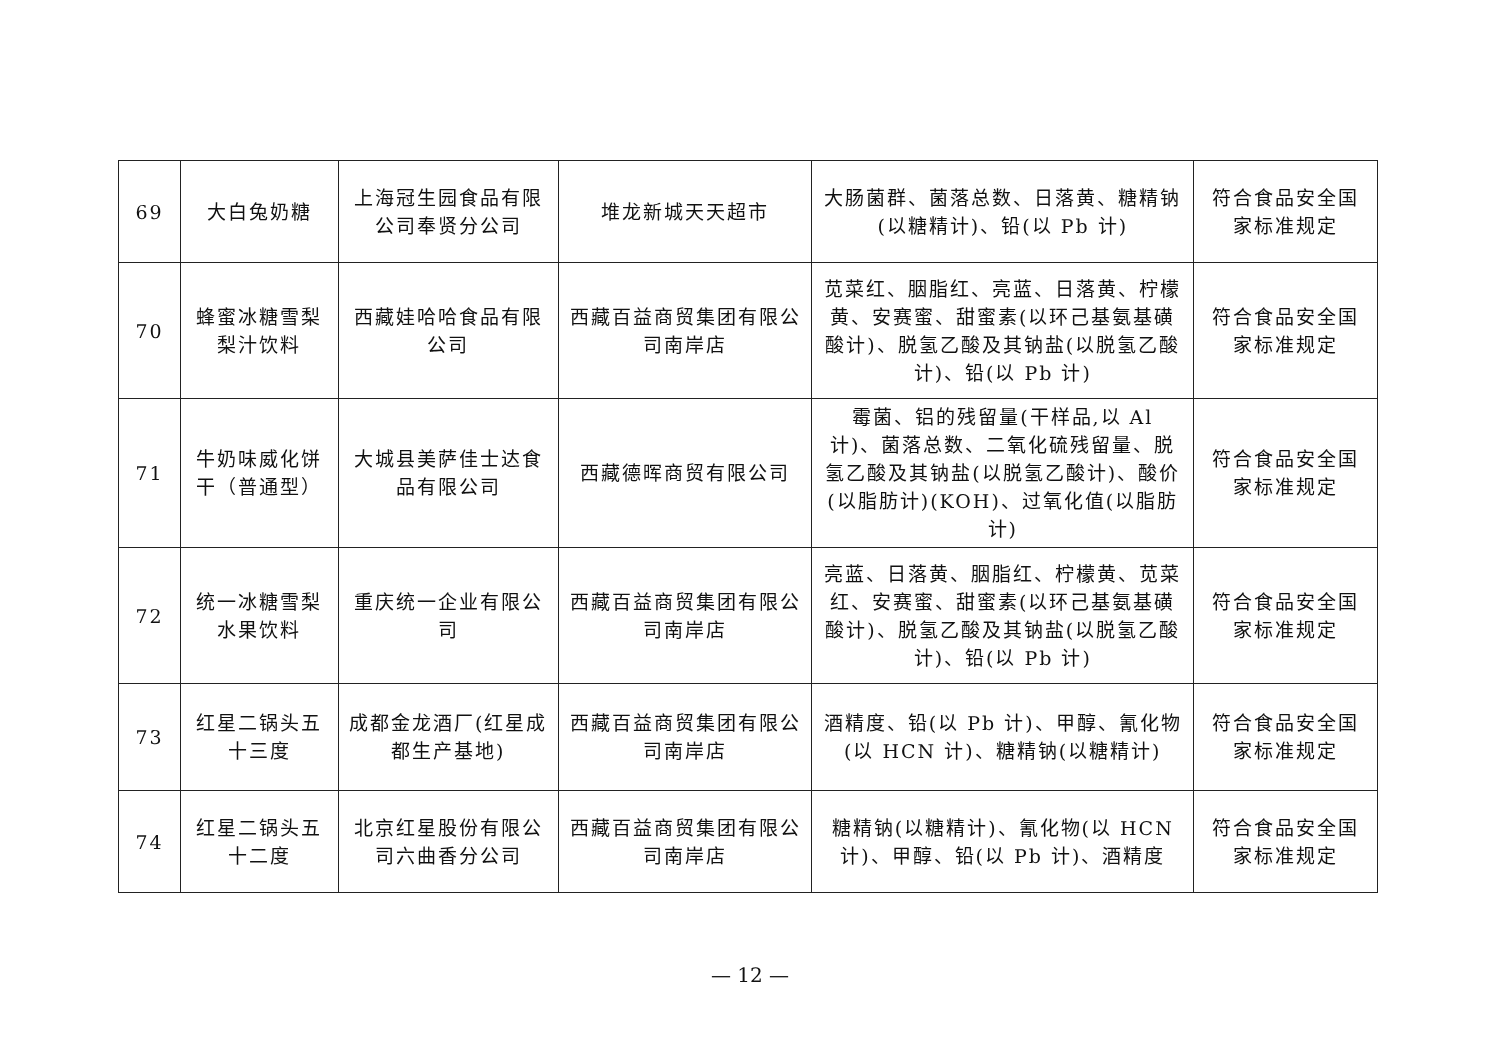| 69 | 大白兔奶糖 | 上海冠生园食品有限公司奉贤分公司 | 堆龙新城天天超市 | 大肠菌群、菌落总数、日落黄、糖精钠(以糖精计)、铅(以 Pb 计) | 符合食品安全国家标准规定 |
| 70 | 蜂蜜冰糖雪梨梨汁饮料 | 西藏娃哈哈食品有限公司 | 西藏百益商贸集团有限公司南岸店 | 苋菜红、胭脂红、亮蓝、日落黄、柠檬黄、安赛蜜、甜蜜素(以环己基氨基磺酸计)、脱氢乙酸及其钠盐(以脱氢乙酸计)、铅(以 Pb 计) | 符合食品安全国家标准规定 |
| 71 | 牛奶味威化饼干（普通型） | 大城县美萨佳士达食品有限公司 | 西藏德晖商贸有限公司 | 霉菌、铝的残留量(干样品,以 Al 计)、菌落总数、二氧化硫残留量、脱氢乙酸及其钠盐(以脱氢乙酸计)、酸价(以脂肪计)(KOH)、过氧化值(以脂肪计) | 符合食品安全国家标准规定 |
| 72 | 统一冰糖雪梨水果饮料 | 重庆统一企业有限公司 | 西藏百益商贸集团有限公司南岸店 | 亮蓝、日落黄、胭脂红、柠檬黄、苋菜红、安赛蜜、甜蜜素(以环己基氨基磺酸计)、脱氢乙酸及其钠盐(以脱氢乙酸计)、铅(以 Pb 计) | 符合食品安全国家标准规定 |
| 73 | 红星二锅头五十三度 | 成都金龙酒厂(红星成都生产基地) | 西藏百益商贸集团有限公司南岸店 | 酒精度、铅(以 Pb 计)、甲醇、氰化物(以 HCN 计)、糖精钠(以糖精计) | 符合食品安全国家标准规定 |
| 74 | 红星二锅头五十二度 | 北京红星股份有限公司六曲香分公司 | 西藏百益商贸集团有限公司南岸店 | 糖精钠(以糖精计)、氰化物(以 HCN 计)、甲醇、铅(以 Pb 计)、酒精度 | 符合食品安全国家标准规定 |
— 12 —